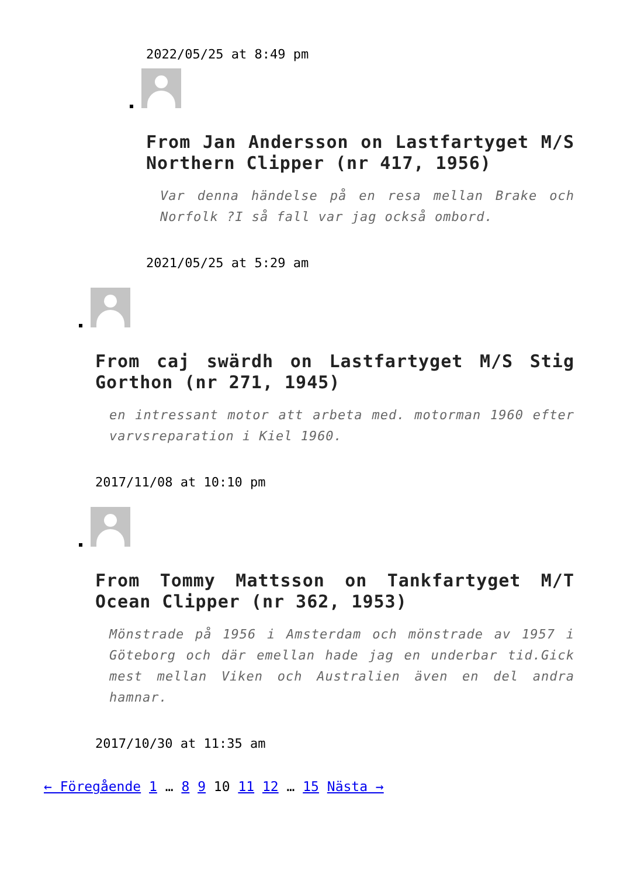2022/05/25 at 8:49 pm
From Jan Andersson on Lastfartyget M/S Northern Clipper (nr 417, 1956)
Var denna händelse på en resa mellan Brake och Norfolk ?I så fall var jag också ombord.
2021/05/25 at 5:29 am
From caj swärdh on Lastfartyget M/S Stig Gorthon (nr 271, 1945)
en intressant motor att arbeta med. motorman 1960 efter varvsreparation i Kiel 1960.
2017/11/08 at 10:10 pm
From Tommy Mattsson on Tankfartyget M/T Ocean Clipper (nr 362, 1953)
Mönstrade på 1956 i Amsterdam och mönstrade av 1957 i Göteborg och där emellan hade jag en underbar tid.Gick mest mellan Viken och Australien även en del andra hamnar.
2017/10/30 at 11:35 am
← Föregående 1 … 8 9 10 11 12 … 15 Nästa →